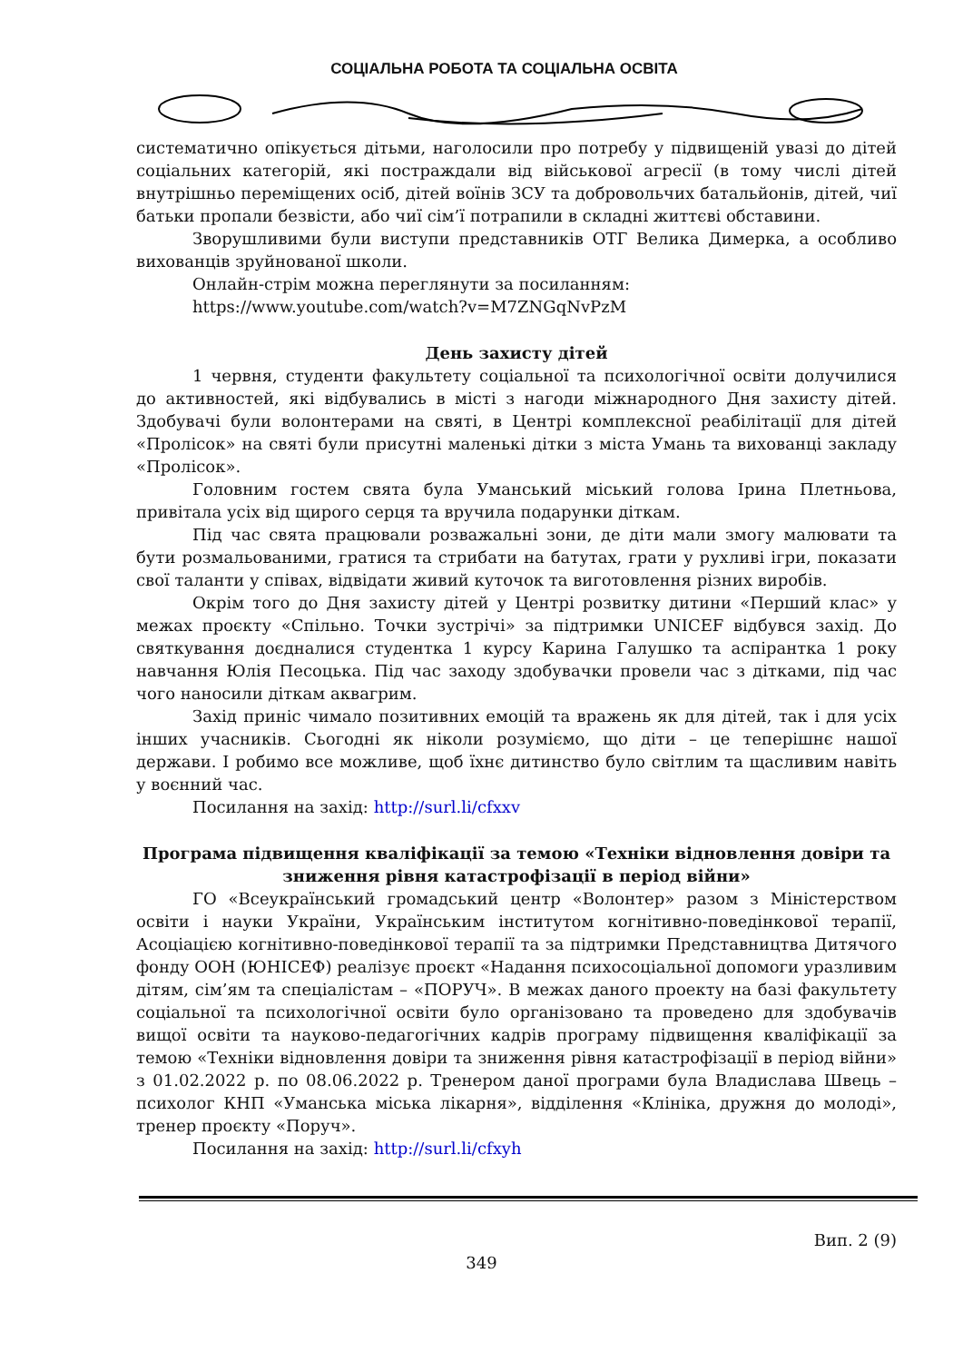СОЦІАЛЬНА РОБОТА ТА СОЦІАЛЬНА ОСВІТА
систематично опікується дітьми, наголосили про потребу у підвищеній увазі до дітей соціальних категорій, які постраждали від військової агресії (в тому числі дітей внутрішньо переміщених осіб, дітей воїнів ЗСУ та добровольчих батальйонів, дітей, чиї батьки пропали безвісти, або чиї сім’ї потрапили в складні життєві обставини.
Зворушливими були виступи представників ОТГ Велика Димерка, а особливо вихованців зруйнованої школи.
Онлайн-стрім можна переглянути за посиланням:
https://www.youtube.com/watch?v=M7ZNGqNvPzM
День захисту дітей
1 червня, студенти факультету соціальної та психологічної освіти долучилися до активностей, які відбувались в місті з нагоди міжнародного Дня захисту дітей. Здобувачі були волонтерами на святі, в Центрі комплексної реабілітації для дітей «Пролісок» на святі були присутні маленькі дітки з міста Умань та вихованці закладу «Пролісок».
Головним гостем свята була Уманський міський голова Ірина Плетньова, привітала усіх від щирого серця та вручила подарунки діткам.
Під час свята працювали розважальні зони, де діти мали змогу малювати та бути розмальованими, гратися та стрибати на батутах, грати у рухливі ігри, показати свої таланти у співах, відвідати живий куточок та виготовлення різних виробів.
Окрім того до Дня захисту дітей у Центрі розвитку дитини «Перший клас» у межах проєкту «Спільно. Точки зустрічі» за підтримки UNICEF відбувся захід. До святкування доєдналися студентка 1 курсу Карина Галушко та аспірантка 1 року навчання Юлія Песоцька. Під час заходу здобувачки провели час з дітками, під час чого наносили діткам аквагрим.
Захід приніс чимало позитивних емоцій та вражень як для дітей, так і для усіх інших учасників. Сьогодні як ніколи розуміємо, що діти – це теперішнє нашої держави. І робимо все можливе, щоб їхнє дитинство було світлим та щасливим навіть у воєнний час.
Посилання на захід: http://surl.li/cfxxv
Програма підвищення кваліфікації за темою «Техніки відновлення довіри та зниження рівня катастрофізації в період війни»
ГО «Всеукраїнський громадський центр «Волонтер» разом з Міністерством освіти і науки України, Українським інститутом когнітивно-поведінкової терапії, Асоціацією когнітивно-поведінкової терапії та за підтримки Представництва Дитячого фонду ООН (ЮНІСЕФ) реалізує проєкт «Надання психосоціальної допомоги уразливим дітям, сім’ям та спеціалістам – «ПОРУЧ». В межах даного проекту на базі факультету соціальної та психологічної освіти було організовано та проведено для здобувачів вищої освіти та науково-педагогічних кадрів програму підвищення кваліфікації за темою «Техніки відновлення довіри та зниження рівня катастрофізації в період війни» з 01.02.2022 р. по 08.06.2022 р. Тренером даної програми була Владислава Швець – психолог КНП «Уманська міська лікарня», відділення «Клініка, дружня до молоді», тренер проєкту «Поруч».
Посилання на захід: http://surl.li/cfxyh
Вип. 2 (9)
349